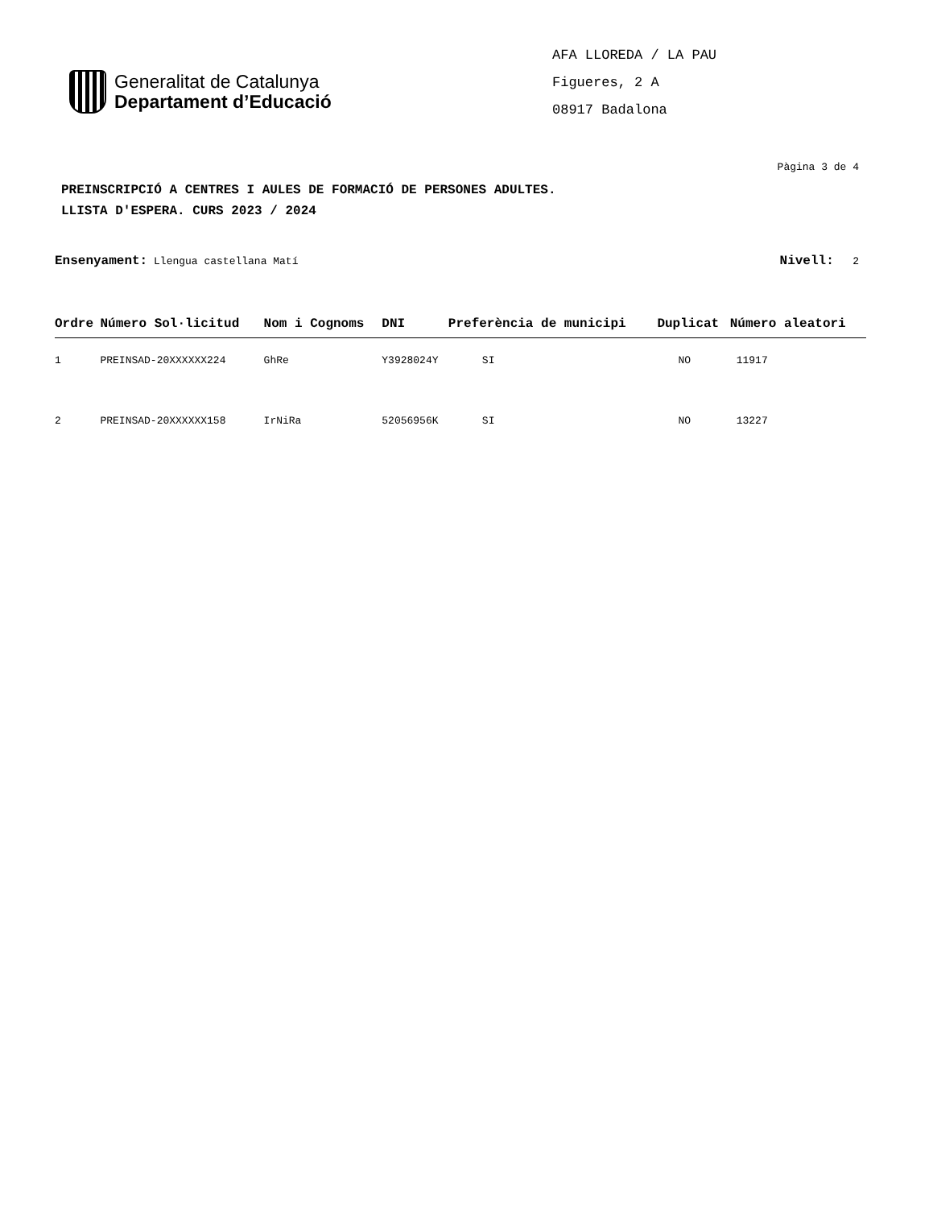Generalitat de Catalunya
Departament d’Educació
AFA LLOREDA / LA PAU
Figueres, 2 A
08917 Badalona
Pàgina 3 de 4
PREINSCRIPCIÓ A CENTRES I AULES DE FORMACIÓ DE PERSONES ADULTES.
LLISTA D'ESPERA. CURS 2023 / 2024
Ensenyament: Llengua castellana Matí Nivell: 2
| Ordre | Número Sol·licitud | Nom i Cognoms | DNI | Preferència de municipi | Duplicat | Número aleatori |
| --- | --- | --- | --- | --- | --- | --- |
| 1 | PREINSAD-20XXXXXX224 | GhRe | Y3928024Y | SI | NO | 11917 |
| 2 | PREINSAD-20XXXXXX158 | IrNiRa | 52056956K | SI | NO | 13227 |